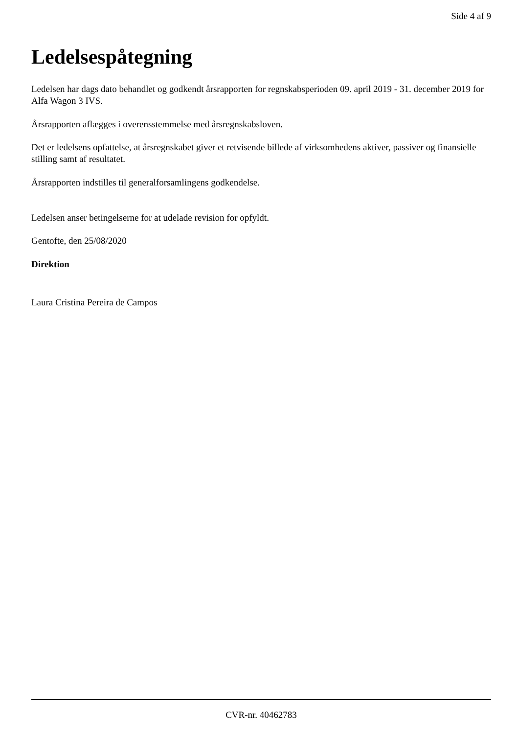Side 4 af 9
Ledelsespåtegning
Ledelsen har dags dato behandlet og godkendt årsrapporten for regnskabsperioden 09. april 2019 - 31. december 2019 for Alfa Wagon 3 IVS.
Årsrapporten aflægges i overensstemmelse med årsregnskabsloven.
Det er ledelsens opfattelse, at årsregnskabet giver et retvisende billede af virksomhedens aktiver, passiver og finansielle stilling samt af resultatet.
Årsrapporten indstilles til generalforsamlingens godkendelse.
Ledelsen anser betingelserne for at udelade revision for opfyldt.
Gentofte, den 25/08/2020
Direktion
Laura Cristina Pereira de Campos
CVR-nr. 40462783